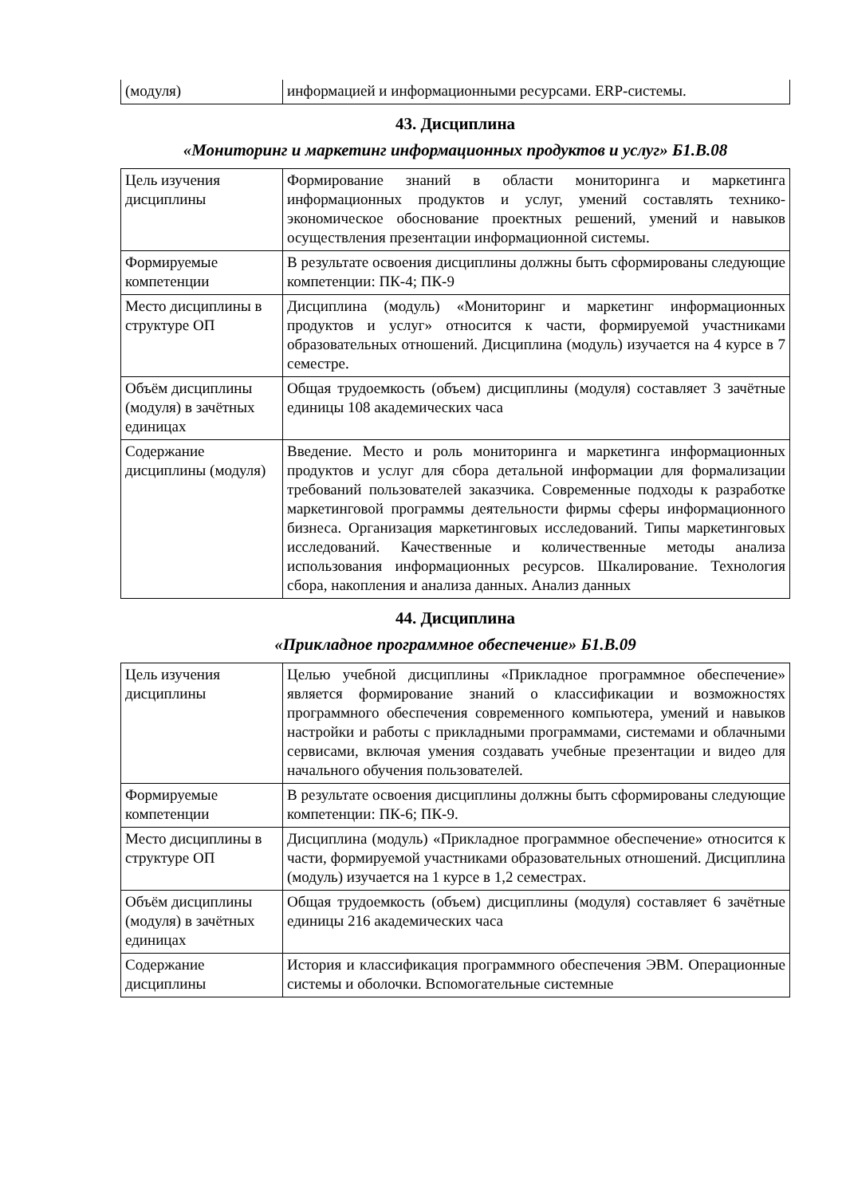| (модуля) | информацией и информационными ресурсами. ERP-системы. |
43. Дисциплина
«Мониторинг и маркетинг информационных продуктов и услуг» Б1.В.08
| Цель изучения дисциплины | Формирование знаний в области мониторинга и маркетинга информационных продуктов и услуг, умений составлять технико-экономическое обоснование проектных решений, умений и навыков осуществления презентации информационной системы. |
| Формируемые компетенции | В результате освоения дисциплины должны быть сформированы следующие компетенции: ПК-4; ПК-9 |
| Место дисциплины в структуре ОП | Дисциплина (модуль) «Мониторинг и маркетинг информационных продуктов и услуг» относится к части, формируемой участниками образовательных отношений. Дисциплина (модуль) изучается на 4 курсе в 7 семестре. |
| Объём дисциплины (модуля) в зачётных единицах | Общая трудоемкость (объем) дисциплины (модуля) составляет 3 зачётные единицы 108 академических часа |
| Содержание дисциплины (модуля) | Введение. Место и роль мониторинга и маркетинга информационных продуктов и услуг для сбора детальной информации для формализации требований пользователей заказчика. Современные подходы к разработке маркетинговой программы деятельности фирмы сферы информационного бизнеса. Организация маркетинговых исследований. Типы маркетинговых исследований. Качественные и количественные методы анализа использования информационных ресурсов. Шкалирование. Технология сбора, накопления и анализа данных. Анализ данных |
44. Дисциплина
«Прикладное программное обеспечение» Б1.В.09
| Цель изучения дисциплины | Целью учебной дисциплины «Прикладное программное обеспечение» является формирование знаний о классификации и возможностях программного обеспечения современного компьютера, умений и навыков настройки и работы с прикладными программами, системами и облачными сервисами, включая умения создавать учебные презентации и видео для начального обучения пользователей. |
| Формируемые компетенции | В результате освоения дисциплины должны быть сформированы следующие компетенции: ПК-6; ПК-9. |
| Место дисциплины в структуре ОП | Дисциплина (модуль) «Прикладное программное обеспечение» относится к части, формируемой участниками образовательных отношений. Дисциплина (модуль) изучается на 1 курсе в 1,2 семестрах. |
| Объём дисциплины (модуля) в зачётных единицах | Общая трудоемкость (объем) дисциплины (модуля) составляет 6 зачётные единицы 216 академических часа |
| Содержание дисциплины | История и классификация программного обеспечения ЭВМ. Операционные системы и оболочки. Вспомогательные системные |